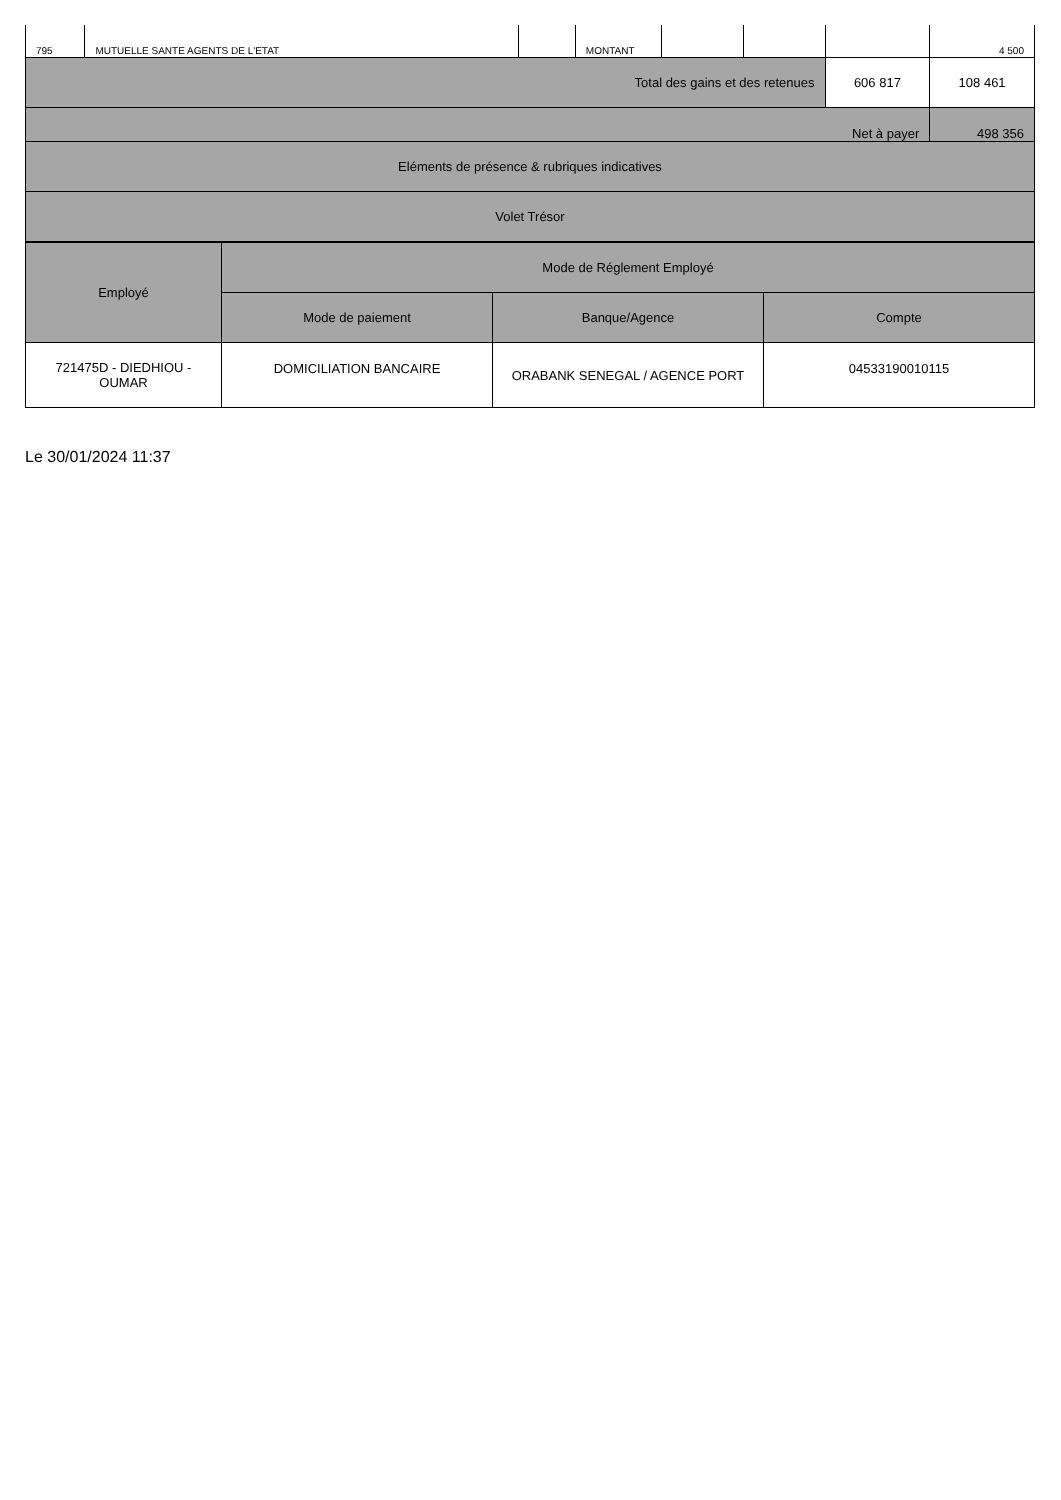| 795 | MUTUELLE SANTE AGENTS DE L'ETAT | | MONTANT | | | | 4 500 |
| Total des gains et des retenues | | | | | | 606 817 | 108 461 |
| Net à payer | | | | | | | 498 356 |
| Eléments de présence & rubriques indicatives | | | | | | | |
| Volet Trésor | | | | | | | |
| Employé | Mode de Réglement Employé | | |
| | Mode de paiement | Banque/Agence | Compte |
| 721475D - DIEDHIOU - OUMAR | DOMICILIATION BANCAIRE | ORABANK SENEGAL / AGENCE PORT | 04533190010115 |
Le 30/01/2024 11:37